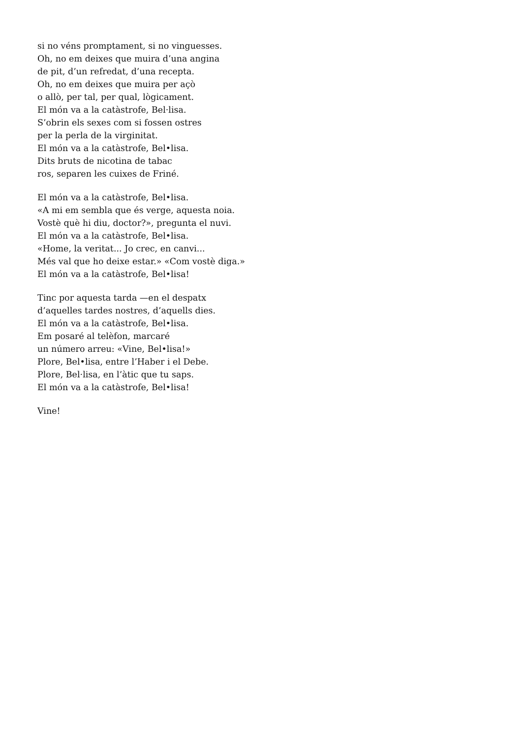si no véns promptament, si no vinguesses.
Oh, no em deixes que muira d’una angina
de pit, d’un refredat, d’una recepta.
Oh, no em deixes que muira per açò
o allò, per tal, per qual, lògicament.
El món va a la catàstrofe, Bel·lisa.
S’obrin els sexes com si fossen ostres
per la perla de la virginitat.
El món va a la catàstrofe, Bel•lisa.
Dits bruts de nicotina de tabac
ros, separen les cuixes de Friné.
El món va a la catàstrofe, Bel•lisa.
«A mi em sembla que és verge, aquesta noia.
Vostè què hi diu, doctor?», pregunta el nuvi.
El món va a la catàstrofe, Bel•lisa.
«Home, la veritat... Jo crec, en canvi...
Més val que ho deixe estar.» «Com vostè diga.»
El món va a la catàstrofe, Bel•lisa!
Tinc por aquesta tarda —en el despatx
d’aquelles tardes nostres, d’aquells dies.
El món va a la catàstrofe, Bel•lisa.
Em posaré al telèfon, marcaré
un número arreu: «Vine, Bel•lisa!»
Plore, Bel•lisa, entre l’Haber i el Debe.
Plore, Bel·lisa, en l’àtic que tu saps.
El món va a la catàstrofe, Bel•lisa!
Vine!